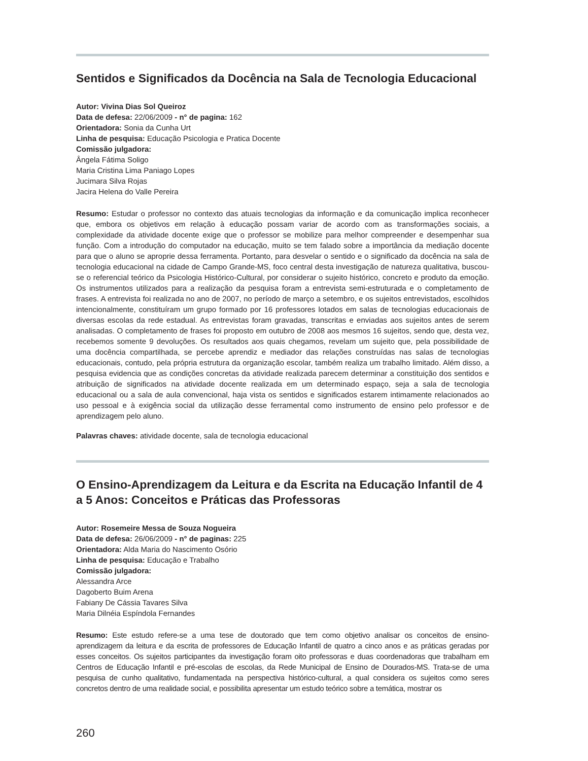Sentidos e Significados da Docência na Sala de Tecnologia Educacional
Autor: Vivina Dias Sol Queiroz
Data de defesa: 22/06/2009 - n° de pagina: 162
Orientadora: Sonia da Cunha Urt
Linha de pesquisa: Educação Psicologia e Pratica Docente
Comissão julgadora:
Ângela Fátima Soligo
Maria Cristina Lima Paniago Lopes
Jucimara Silva Rojas
Jacira Helena do Valle Pereira
Resumo: Estudar o professor no contexto das atuais tecnologias da informação e da comunicação implica reconhecer que, embora os objetivos em relação à educação possam variar de acordo com as transformações sociais, a complexidade da atividade docente exige que o professor se mobilize para melhor compreender e desempenhar sua função. Com a introdução do computador na educação, muito se tem falado sobre a importância da mediação docente para que o aluno se aproprie dessa ferramenta. Portanto, para desvelar o sentido e o significado da docência na sala de tecnologia educacional na cidade de Campo Grande-MS, foco central desta investigação de natureza qualitativa, buscou-se o referencial teórico da Psicologia Histórico-Cultural, por considerar o sujeito histórico, concreto e produto da emoção. Os instrumentos utilizados para a realização da pesquisa foram a entrevista semi-estruturada e o completamento de frases. A entrevista foi realizada no ano de 2007, no período de março a setembro, e os sujeitos entrevistados, escolhidos intencionalmente, constituíram um grupo formado por 16 professores lotados em salas de tecnologias educacionais de diversas escolas da rede estadual. As entrevistas foram gravadas, transcritas e enviadas aos sujeitos antes de serem analisadas. O completamento de frases foi proposto em outubro de 2008 aos mesmos 16 sujeitos, sendo que, desta vez, recebemos somente 9 devoluções. Os resultados aos quais chegamos, revelam um sujeito que, pela possibilidade de uma docência compartilhada, se percebe aprendiz e mediador das relações construídas nas salas de tecnologias educacionais, contudo, pela própria estrutura da organização escolar, também realiza um trabalho limitado. Além disso, a pesquisa evidencia que as condições concretas da atividade realizada parecem determinar a constituição dos sentidos e atribuição de significados na atividade docente realizada em um determinado espaço, seja a sala de tecnologia educacional ou a sala de aula convencional, haja vista os sentidos e significados estarem intimamente relacionados ao uso pessoal e à exigência social da utilização desse ferramental como instrumento de ensino pelo professor e de aprendizagem pelo aluno.
Palavras chaves: atividade docente, sala de tecnologia educacional
O Ensino-Aprendizagem da Leitura e da Escrita na Educação Infantil de 4 a 5 Anos: Conceitos e Práticas das Professoras
Autor: Rosemeire Messa de Souza Nogueira
Data de defesa: 26/06/2009 - n° de paginas: 225
Orientadora: Alda Maria do Nascimento Osório
Linha de pesquisa: Educação e Trabalho
Comissão julgadora:
Alessandra Arce
Dagoberto Buim Arena
Fabiany De Cássia Tavares Silva
Maria Dilnéia Espíndola Fernandes
Resumo: Este estudo refere-se a uma tese de doutorado que tem como objetivo analisar os conceitos de ensino-aprendizagem da leitura e da escrita de professores de Educação Infantil de quatro a cinco anos e as práticas geradas por esses conceitos. Os sujeitos participantes da investigação foram oito professoras e duas coordenadoras que trabalham em Centros de Educação Infantil e pré-escolas de escolas, da Rede Municipal de Ensino de Dourados-MS. Trata-se de uma pesquisa de cunho qualitativo, fundamentada na perspectiva histórico-cultural, a qual considera os sujeitos como seres concretos dentro de uma realidade social, e possibilita apresentar um estudo teórico sobre a temática, mostrar os
260